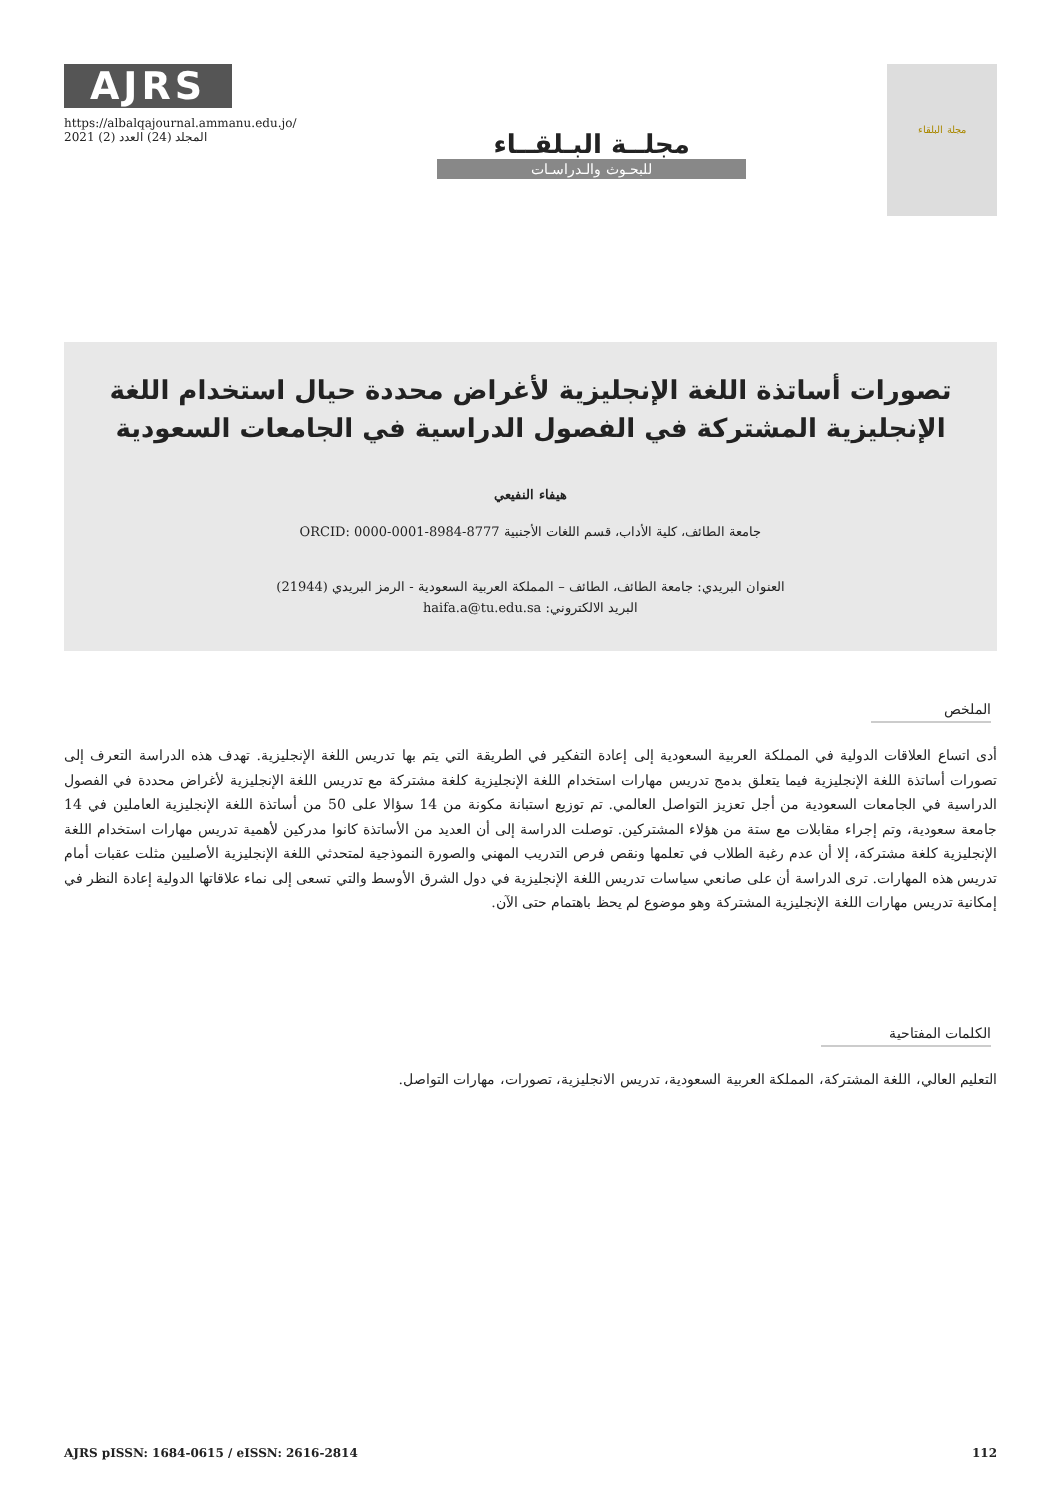AJRS
https://albalqajournal.ammanu.edu.jo/
المجلد (24) العدد (2) 2021
مجلــة البـلقــاء
للبحـوث والـدراسـات
مجلة البلقاء
تصورات أساتذة اللغة الإنجليزية لأغراض محددة حيال استخدام اللغة الإنجليزية المشتركة في الفصول الدراسية في الجامعات السعودية
هيفاء النفيعي
جامعة الطائف، كلية الأداب، قسم اللغات الأجنبية ORCID: 0000-0001-8984-8777
العنوان البريدي: جامعة الطائف، الطائف – المملكة العربية السعودية - الرمز البريدي (21944)
البريد الالكتروني: haifa.a@tu.edu.sa
الملخص
أدى اتساع العلاقات الدولية في المملكة العربية السعودية إلى إعادة التفكير في الطريقة التي يتم بها تدريس اللغة الإنجليزية. تهدف هذه الدراسة التعرف إلى تصورات أساتذة اللغة الإنجليزية فيما يتعلق بدمج تدريس مهارات استخدام اللغة الإنجليزية كلغة مشتركة مع تدريس اللغة الإنجليزية لأغراض محددة في الفصول الدراسية في الجامعات السعودية من أجل تعزيز التواصل العالمي. تم توزيع استبانة مكونة من 14 سؤالا على 50 من أساتذة اللغة الإنجليزية العاملين في 14 جامعة سعودية، وتم إجراء مقابلات مع ستة من هؤلاء المشتركين. توصلت الدراسة إلى أن العديد من الأساتذة كانوا مدركين لأهمية تدريس مهارات استخدام اللغة الإنجليزية كلغة مشتركة، إلا أن عدم رغبة الطلاب في تعلمها ونقص فرص التدريب المهني والصورة النموذجية لمتحدثي اللغة الإنجليزية الأصليين مثلت عقبات أمام تدريس هذه المهارات. ترى الدراسة أن على صانعي سياسات تدريس اللغة الإنجليزية في دول الشرق الأوسط والتي تسعى إلى نماء علاقاتها الدولية إعادة النظر في إمكانية تدريس مهارات اللغة الإنجليزية المشتركة وهو موضوع لم يحظ باهتمام حتى الآن.
الكلمات المفتاحية
التعليم العالي، اللغة المشتركة، المملكة العربية السعودية، تدريس الانجليزية، تصورات، مهارات التواصل.
AJRS pISSN: 1684-0615 / eISSN: 2616-2814 112